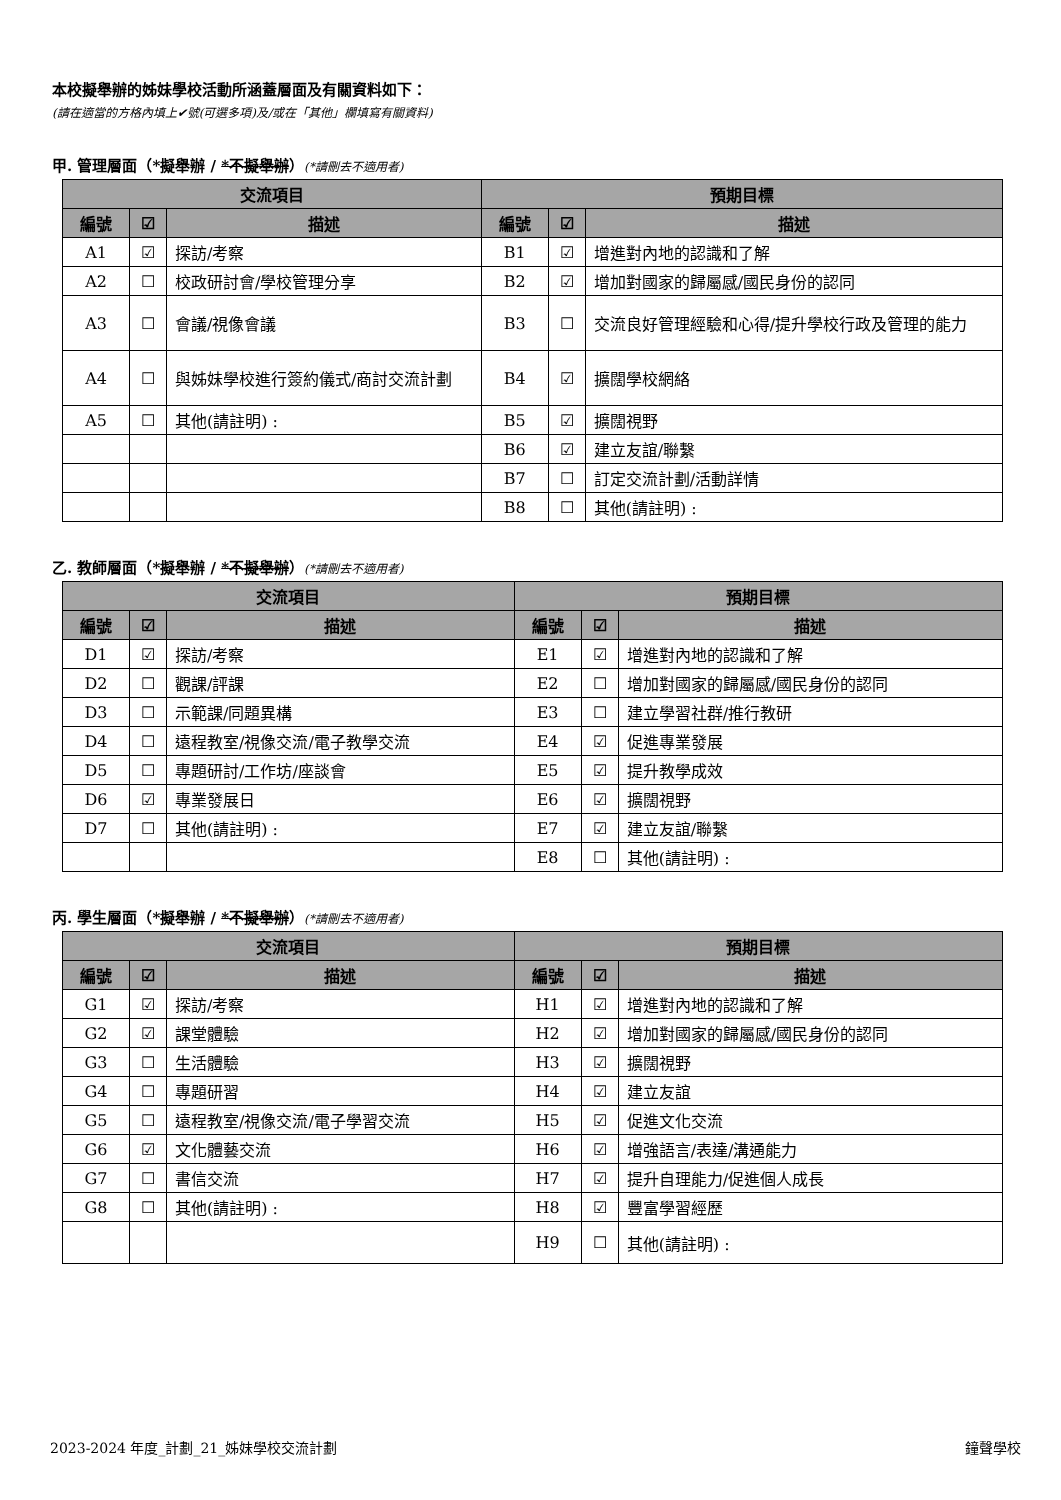本校擬舉辦的姊妹學校活動所涵蓋層面及有關資料如下：
(請在適當的方格內填上✔號(可選多項)及/或在「其他」欄填寫有關資料)
甲. 管理層面（*擬舉辦 / *不擬舉辦）(*請刪去不適用者)
| 交流項目 | | | 預期目標 | | |
| --- | --- | --- | --- | --- | --- |
| 編號 | ☑ | 描述 | 編號 | ☑ | 描述 |
| A1 | ☑ | 探訪/考察 | B1 | ☑ | 增進對內地的認識和了解 |
| A2 | ☐ | 校政研討會/學校管理分享 | B2 | ☑ | 增加對國家的歸屬感/國民身份的認同 |
| A3 | ☐ | 會議/視像會議 | B3 | ☐ | 交流良好管理經驗和心得/提升學校行政及管理的能力 |
| A4 | ☐ | 與姊妹學校進行簽約儀式/商討交流計劃 | B4 | ☑ | 擴闊學校網絡 |
| A5 | ☐ | 其他(請註明) : | B5 | ☑ | 擴闊視野 |
| | | | B6 | ☑ | 建立友誼/聯繫 |
| | | | B7 | ☐ | 訂定交流計劃/活動詳情 |
| | | | B8 | ☐ | 其他(請註明) : |
乙. 教師層面（*擬舉辦 / *不擬舉辦）(*請刪去不適用者)
| 交流項目 | | | 預期目標 | | |
| --- | --- | --- | --- | --- | --- |
| 編號 | ☑ | 描述 | 編號 | ☑ | 描述 |
| D1 | ☑ | 探訪/考察 | E1 | ☑ | 增進對內地的認識和了解 |
| D2 | ☐ | 觀課/評課 | E2 | ☐ | 增加對國家的歸屬感/國民身份的認同 |
| D3 | ☐ | 示範課/同題異構 | E3 | ☐ | 建立學習社群/推行教研 |
| D4 | ☐ | 遠程教室/視像交流/電子教學交流 | E4 | ☑ | 促進專業發展 |
| D5 | ☐ | 專題研討/工作坊/座談會 | E5 | ☑ | 提升教學成效 |
| D6 | ☑ | 專業發展日 | E6 | ☑ | 擴闊視野 |
| D7 | ☐ | 其他(請註明) : | E7 | ☑ | 建立友誼/聯繫 |
| | | | E8 | ☐ | 其他(請註明) : |
丙. 學生層面（*擬舉辦 / *不擬舉辦）(*請刪去不適用者)
| 交流項目 | | | 預期目標 | | |
| --- | --- | --- | --- | --- | --- |
| 編號 | ☑ | 描述 | 編號 | ☑ | 描述 |
| G1 | ☑ | 探訪/考察 | H1 | ☑ | 增進對內地的認識和了解 |
| G2 | ☑ | 課堂體驗 | H2 | ☑ | 增加對國家的歸屬感/國民身份的認同 |
| G3 | ☐ | 生活體驗 | H3 | ☑ | 擴闊視野 |
| G4 | ☐ | 專題研習 | H4 | ☑ | 建立友誼 |
| G5 | ☐ | 遠程教室/視像交流/電子學習交流 | H5 | ☑ | 促進文化交流 |
| G6 | ☑ | 文化體藝交流 | H6 | ☑ | 增強語言/表達/溝通能力 |
| G7 | ☐ | 書信交流 | H7 | ☑ | 提升自理能力/促進個人成長 |
| G8 | ☐ | 其他(請註明) : | H8 | ☑ | 豐富學習經歷 |
| | | | H9 | ☐ | 其他(請註明) : |
2023-2024 年度_計劃_21_姊妹學校交流計劃 鐘聲學校